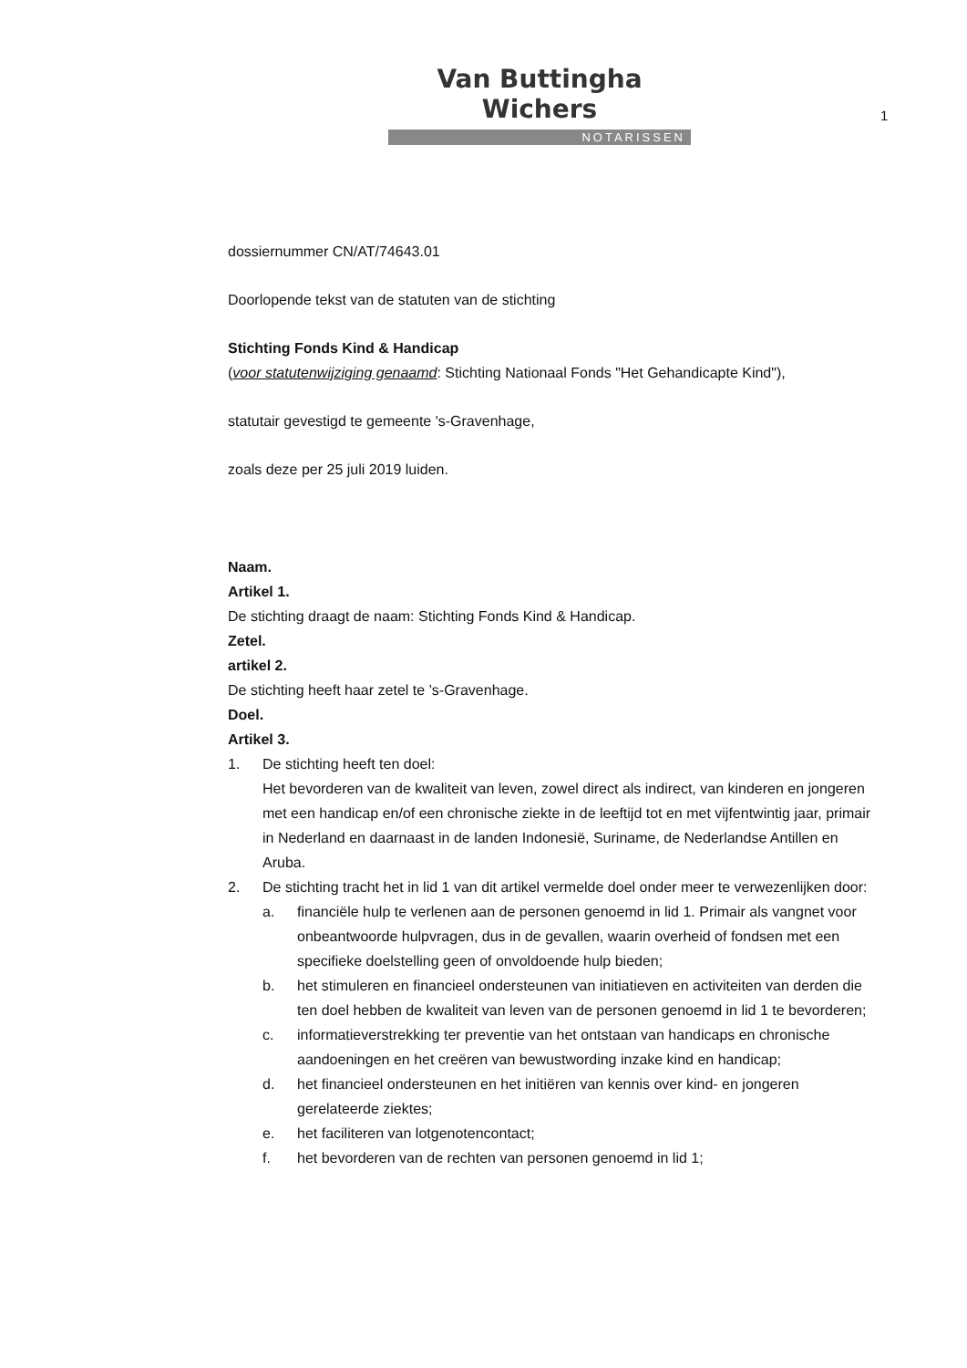Van Buttingha Wichers
NOTARISSEN
1
dossiernummer CN/AT/74643.01
Doorlopende tekst van de statuten van de stichting
Stichting Fonds Kind & Handicap
(voor statutenwijziging genaamd: Stichting Nationaal Fonds "Het Gehandicapte Kind"),
statutair gevestigd te gemeente 's-Gravenhage,
zoals deze per 25 juli 2019 luiden.
Naam.
Artikel 1.
De stichting draagt de naam: Stichting Fonds Kind & Handicap.
Zetel.
artikel 2.
De stichting heeft haar zetel te ’s-Gravenhage.
Doel.
Artikel 3.
1. De stichting heeft ten doel:
Het bevorderen van de kwaliteit van leven, zowel direct als indirect, van kinderen en jongeren met een handicap en/of een chronische ziekte in de leeftijd tot en met vijfentwintig jaar, primair in Nederland en daarnaast in de landen Indonesië, Suriname, de Nederlandse Antillen en Aruba.
2. De stichting tracht het in lid 1 van dit artikel vermelde doel onder meer te verwezenlijken door:
a. financiële hulp te verlenen aan de personen genoemd in lid 1. Primair als vangnet voor onbeantwoorde hulpvragen, dus in de gevallen, waarin overheid of fondsen met een specifieke doelstelling geen of onvoldoende hulp bieden;
b. het stimuleren en financieel ondersteunen van initiatieven en activiteiten van derden die ten doel hebben de kwaliteit van leven van de personen genoemd in lid 1 te bevorderen;
c. informatieverstrekking ter preventie van het ontstaan van handicaps en chronische aandoeningen en het creëren van bewustwording inzake kind en handicap;
d. het financieel ondersteunen en het initiëren van kennis over kind- en jongeren gerelateerde ziektes;
e. het faciliteren van lotgenotencontact;
f. het bevorderen van de rechten van personen genoemd in lid 1;